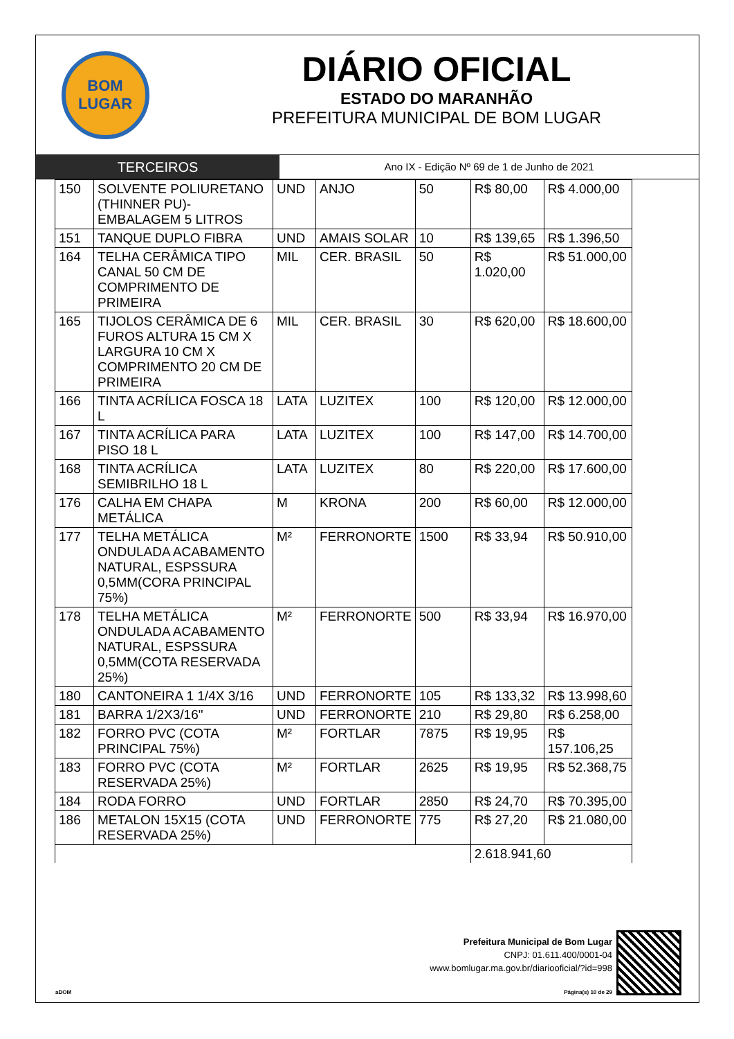BOM
LUGAR
DIÁRIO OFICIAL
ESTADO DO MARANHÃO
PREFEITURA MUNICIPAL DE BOM LUGAR
TERCEIROS
Ano IX - Edição Nº 69 de 1 de Junho de 2021
| 150 | SOLVENTE POLIURETANO (THINNER PU)- EMBALAGEM 5 LITROS | UND | ANJO | 50 | R$ 80,00 | R$ 4.000,00 |
| 151 | TANQUE DUPLO FIBRA | UND | AMAIS SOLAR | 10 | R$ 139,65 | R$ 1.396,50 |
| 164 | TELHA CERÂMICA TIPO CANAL 50 CM DE COMPRIMENTO DE PRIMEIRA | MIL | CER. BRASIL | 50 | R$ 1.020,00 | R$ 51.000,00 |
| 165 | TIJOLOS CERÂMICA DE 6 FUROS ALTURA 15 CM X LARGURA 10 CM X COMPRIMENTO 20 CM DE PRIMEIRA | MIL | CER. BRASIL | 30 | R$ 620,00 | R$ 18.600,00 |
| 166 | TINTA ACRÍLICA FOSCA 18 L | LATA | LUZITEX | 100 | R$ 120,00 | R$ 12.000,00 |
| 167 | TINTA ACRÍLICA PARA PISO 18 L | LATA | LUZITEX | 100 | R$ 147,00 | R$ 14.700,00 |
| 168 | TINTA ACRÍLICA SEMIBRILHO 18 L | LATA | LUZITEX | 80 | R$ 220,00 | R$ 17.600,00 |
| 176 | CALHA EM CHAPA METÁLICA | M | KRONA | 200 | R$ 60,00 | R$ 12.000,00 |
| 177 | TELHA METÁLICA ONDULADA ACABAMENTO NATURAL, ESPSSURA 0,5MM(CORA PRINCIPAL 75%) | M² | FERRONORTE | 1500 | R$ 33,94 | R$ 50.910,00 |
| 178 | TELHA METÁLICA ONDULADA ACABAMENTO NATURAL, ESPSSURA 0,5MM(COTA RESERVADA 25%) | M² | FERRONORTE | 500 | R$ 33,94 | R$ 16.970,00 |
| 180 | CANTONEIRA 1 1/4X 3/16 | UND | FERRONORTE | 105 | R$ 133,32 | R$ 13.998,60 |
| 181 | BARRA 1/2X3/16" | UND | FERRONORTE | 210 | R$ 29,80 | R$ 6.258,00 |
| 182 | FORRO PVC (COTA PRINCIPAL 75%) | M² | FORTLAR | 7875 | R$ 19,95 | R$ 157.106,25 |
| 183 | FORRO PVC (COTA RESERVADA 25%) | M² | FORTLAR | 2625 | R$ 19,95 | R$ 52.368,75 |
| 184 | RODA FORRO | UND | FORTLAR | 2850 | R$ 24,70 | R$ 70.395,00 |
| 186 | METALON 15X15 (COTA RESERVADA 25%) | UND | FERRONORTE | 775 | R$ 27,20 | R$ 21.080,00 |
| | | | | | 2.618.941,60 | |
Prefeitura Municipal de Bom Lugar
CNPJ: 01.611.400/0001-04
www.bomlugar.ma.gov.br/diariooficial/?id=998
aDOM Página(s) 10 de 29